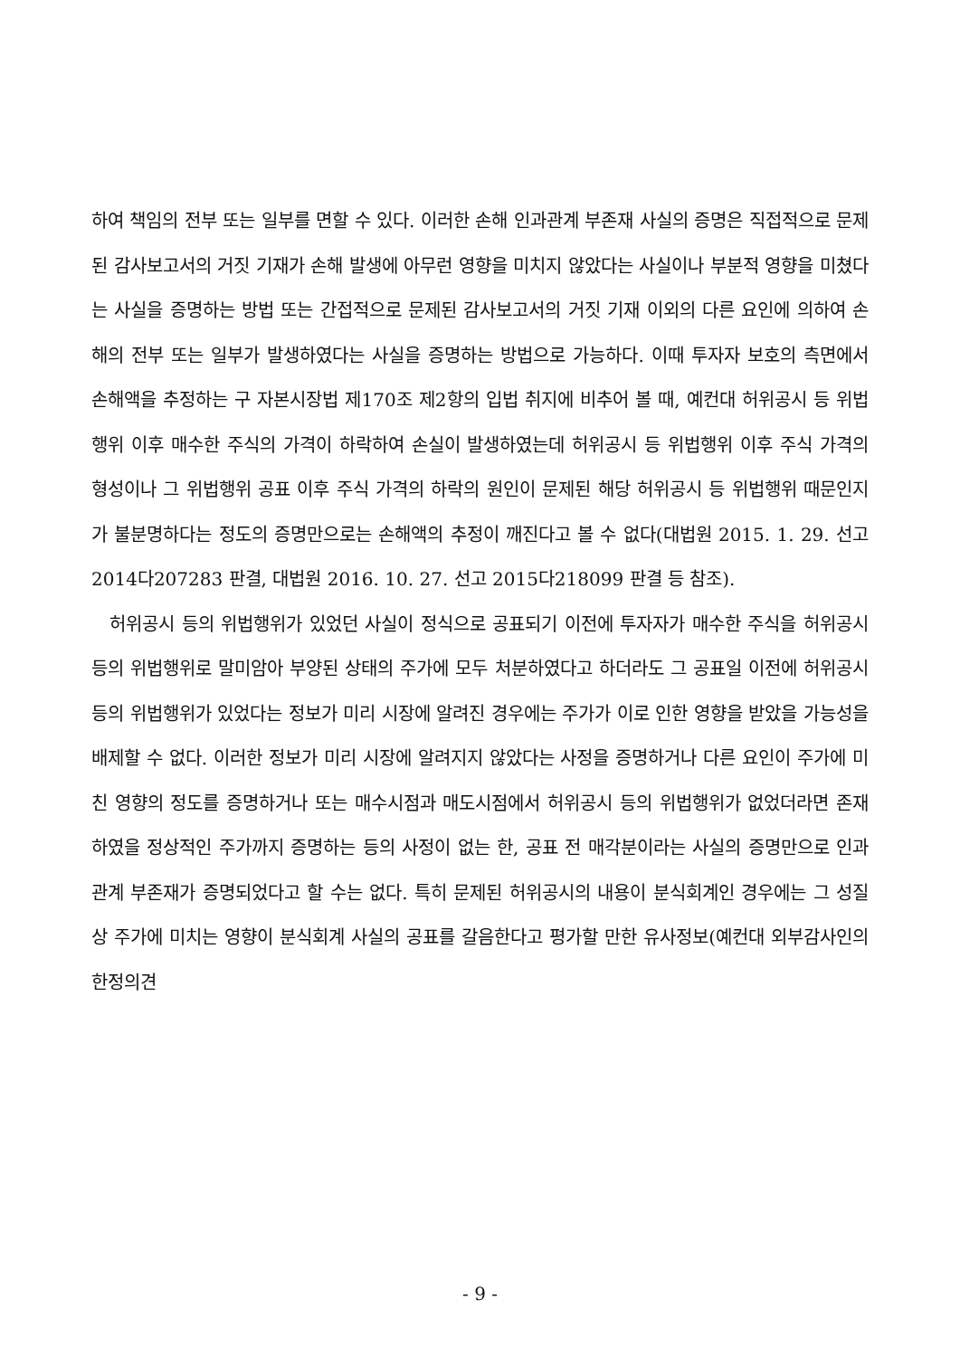하여 책임의 전부 또는 일부를 면할 수 있다. 이러한 손해 인과관계 부존재 사실의 증명은 직접적으로 문제된 감사보고서의 거짓 기재가 손해 발생에 아무런 영향을 미치지 않았다는 사실이나 부분적 영향을 미쳤다는 사실을 증명하는 방법 또는 간접적으로 문제된 감사보고서의 거짓 기재 이외의 다른 요인에 의하여 손해의 전부 또는 일부가 발생하였다는 사실을 증명하는 방법으로 가능하다. 이때 투자자 보호의 측면에서 손해액을 추정하는 구 자본시장법 제170조 제2항의 입법 취지에 비추어 볼 때, 예컨대 허위공시 등 위법행위 이후 매수한 주식의 가격이 하락하여 손실이 발생하였는데 허위공시 등 위법행위 이후 주식 가격의 형성이나 그 위법행위 공표 이후 주식 가격의 하락의 원인이 문제된 해당 허위공시 등 위법행위 때문인지가 불분명하다는 정도의 증명만으로는 손해액의 추정이 깨진다고 볼 수 없다(대법원 2015. 1. 29. 선고 2014다207283 판결, 대법원 2016. 10. 27. 선고 2015다218099 판결 등 참조).
허위공시 등의 위법행위가 있었던 사실이 정식으로 공표되기 이전에 투자자가 매수한 주식을 허위공시 등의 위법행위로 말미암아 부양된 상태의 주가에 모두 처분하였다고 하더라도 그 공표일 이전에 허위공시 등의 위법행위가 있었다는 정보가 미리 시장에 알려진 경우에는 주가가 이로 인한 영향을 받았을 가능성을 배제할 수 없다. 이러한 정보가 미리 시장에 알려지지 않았다는 사정을 증명하거나 다른 요인이 주가에 미친 영향의 정도를 증명하거나 또는 매수시점과 매도시점에서 허위공시 등의 위법행위가 없었더라면 존재하였을 정상적인 주가까지 증명하는 등의 사정이 없는 한, 공표 전 매각분이라는 사실의 증명만으로 인과관계 부존재가 증명되었다고 할 수는 없다. 특히 문제된 허위공시의 내용이 분식회계인 경우에는 그 성질상 주가에 미치는 영향이 분식회계 사실의 공표를 갈음한다고 평가할 만한 유사정보(예컨대 외부감사인의 한정의견
- 9 -